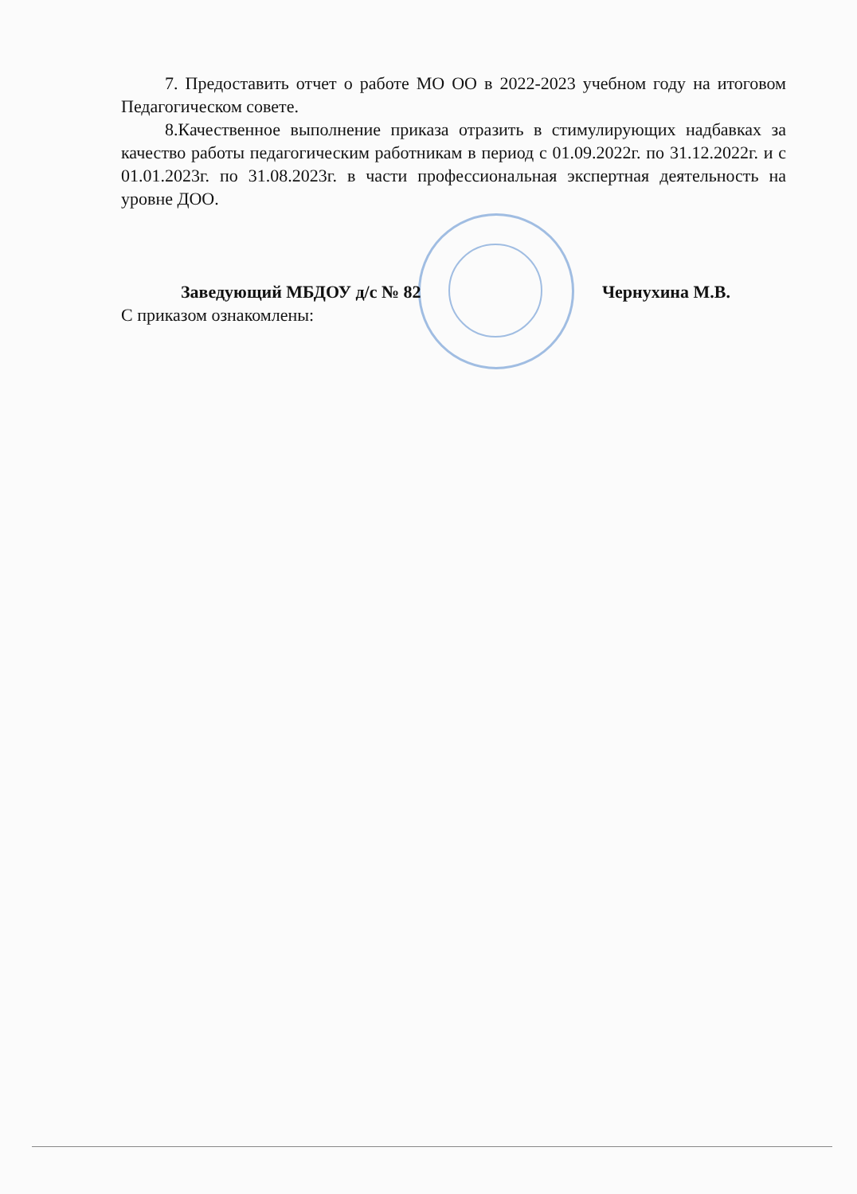7. Предоставить отчет о работе МО ОО в 2022-2023 учебном году на итоговом Педагогическом совете.
8.Качественное выполнение приказа отразить в стимулирующих надбавках за качество работы педагогическим работникам в период с 01.09.2022г. по 31.12.2022г. и с 01.01.2023г. по 31.08.2023г. в части профессиональная экспертная деятельность на уровне ДОО.
Заведующий МБДОУ д/с № 82 Чернухина М.В.
С приказом ознакомлены: